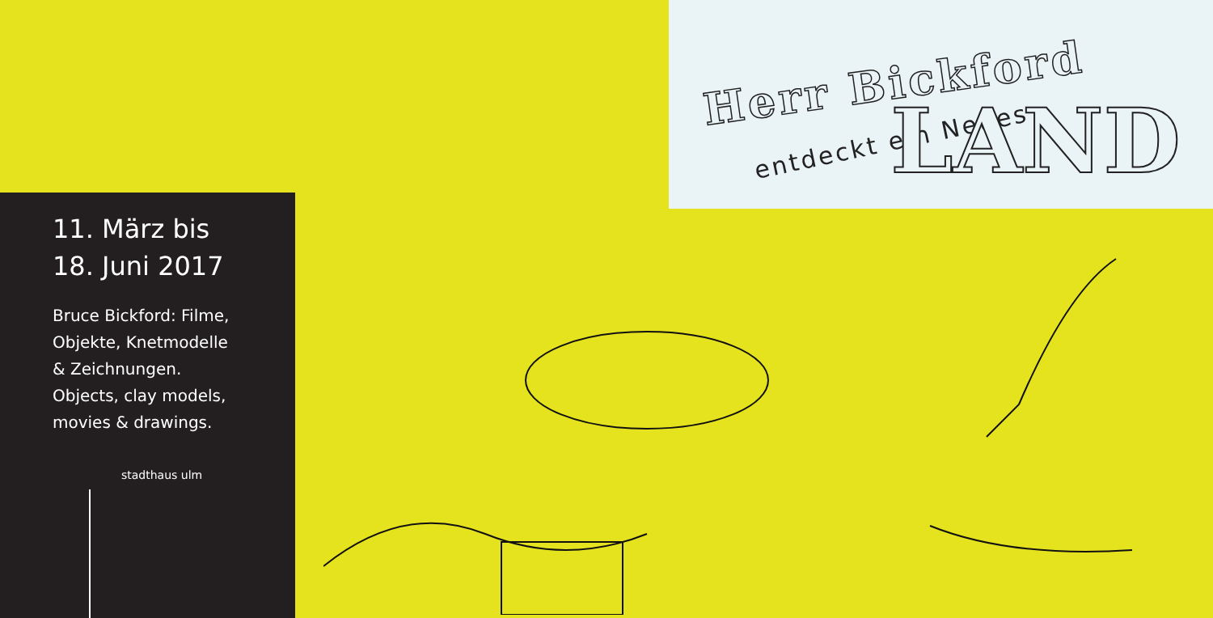Herr Bickford
entdeckt ein Neues
LAND
11. März bis
18. Juni 2017
Bruce Bickford: Filme,
Objekte, Knetmodelle
& Zeichnungen.
Objects, clay models,
movies & drawings.
stadthaus ulm